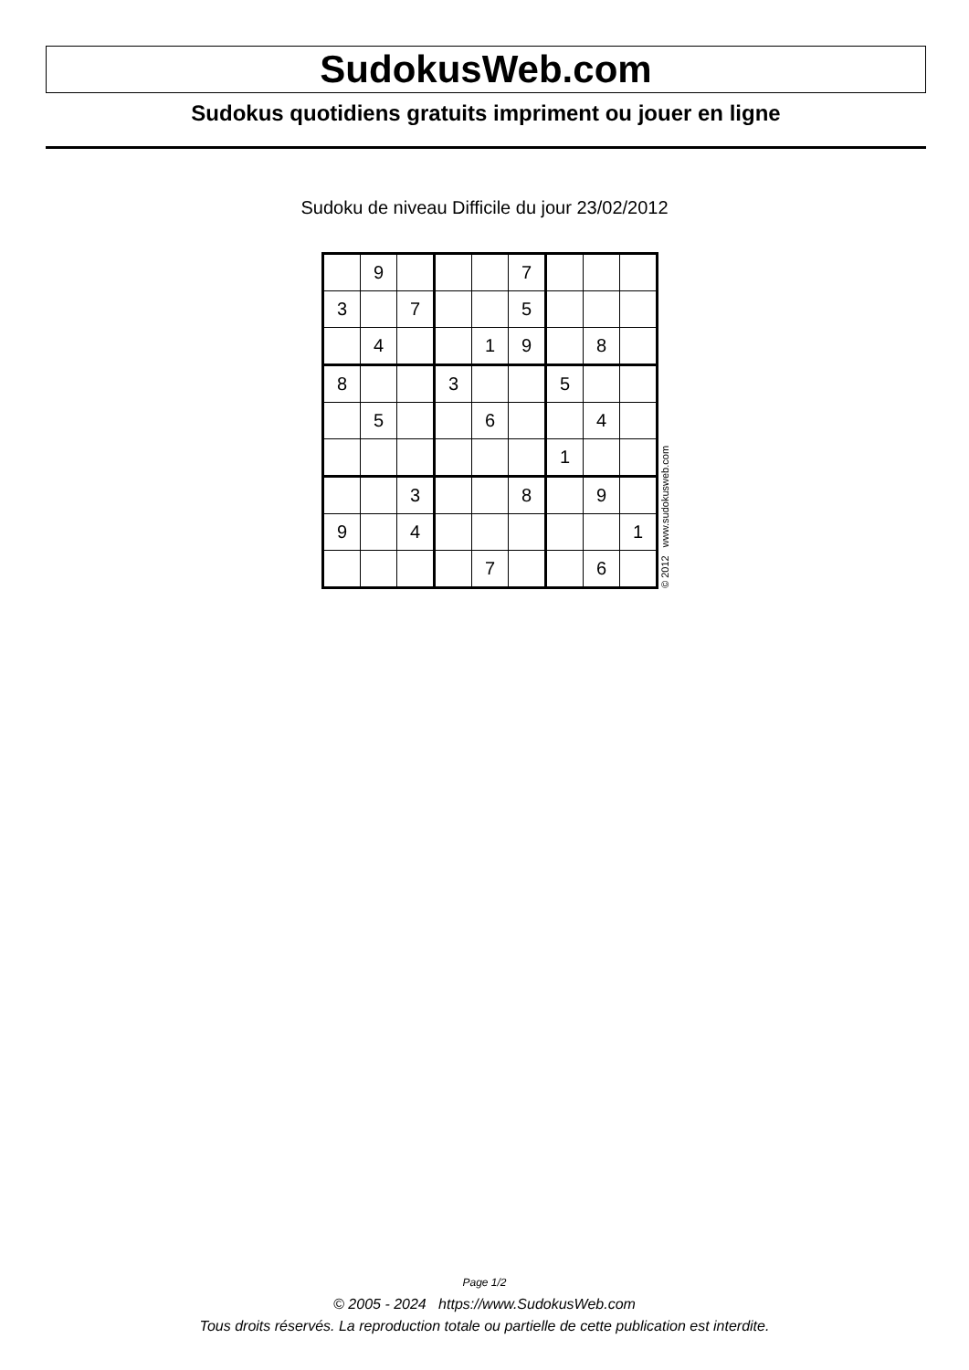SudokusWeb.com
Sudokus quotidiens gratuits impriment ou jouer en ligne
Sudoku de niveau Difficile du jour 23/02/2012
| | 9 | | | | 7 | | | |
| 3 | | 7 | | | 5 | | | |
| | 4 | | | 1 | 9 | | 8 | |
| 8 | | | 3 | | | 5 | | |
| | 5 | | | 6 | | | 4 | |
| | | | | | | 1 | | |
| | | 3 | | | 8 | | 9 | |
| 9 | | 4 | | | | | | 1 |
| | | | | 7 | | | 6 | |
© 2012 www.sudokusweb.com
Page 1/2
© 2005 - 2024 https://www.SudokusWeb.com
Tous droits réservés. La reproduction totale ou partielle de cette publication est interdite.